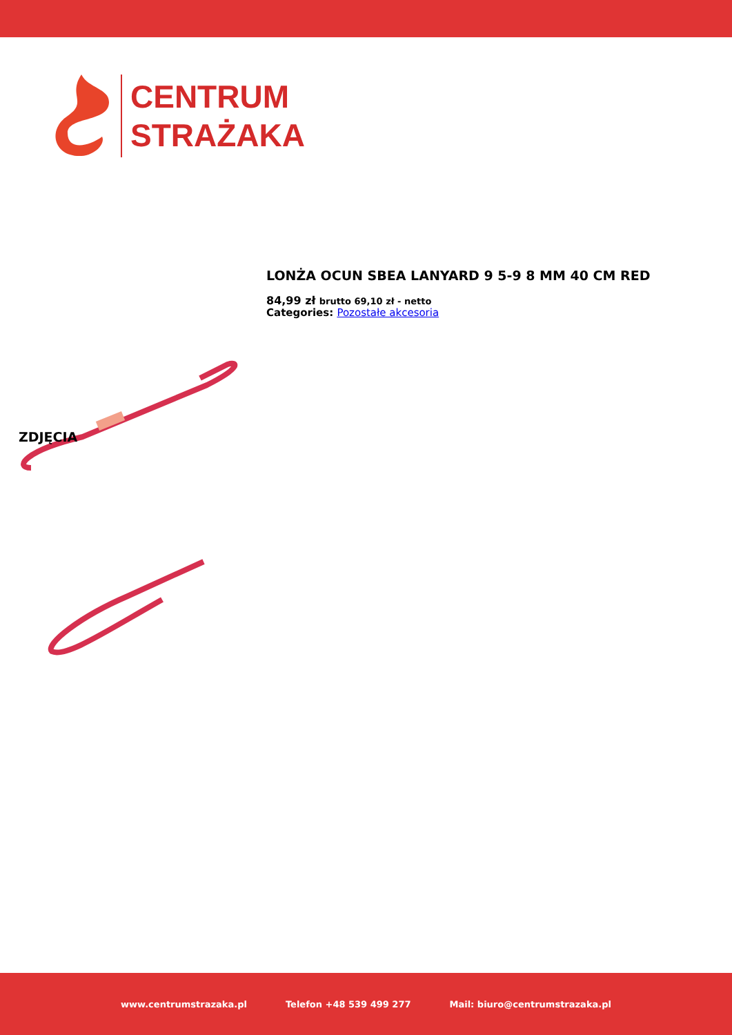CENTRUM
STRAŻAKA
LONŻA OCUN SBEA LANYARD 9 5-9 8 MM 40 CM RED
84,99 zł brutto 69,10 zł - netto
Categories: Pozostałe akcesoria
ZDJĘCIA
www.centrumstrazaka.pl Telefon +48 539 499 277 Mail: biuro@centrumstrazaka.pl